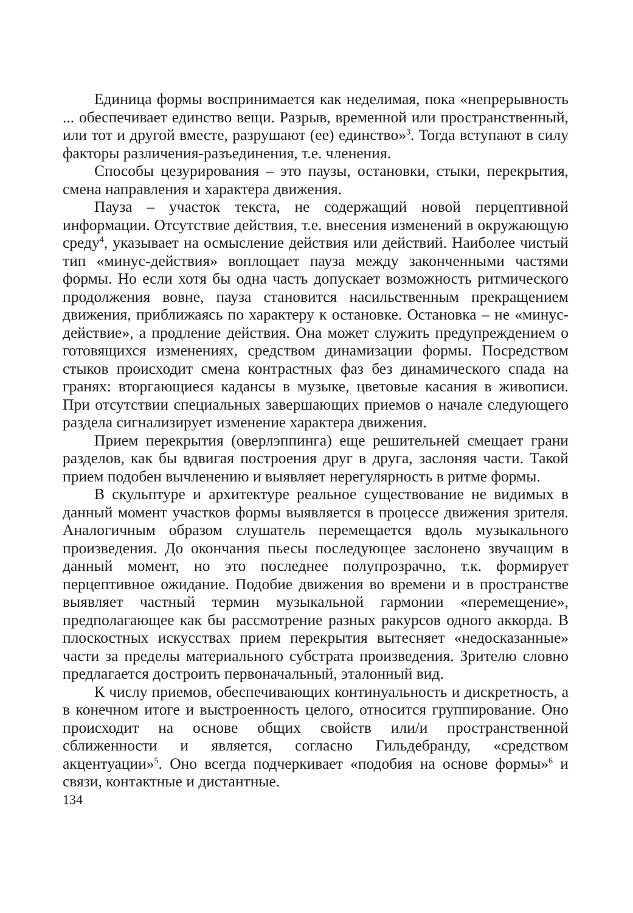Единица формы воспринимается как неделимая, пока «непрерывность ... обеспечивает единство вещи. Разрыв, временной или пространственный, или тот и другой вместе, разрушают (ее) единство»<sup>3</sup>. Тогда вступают в силу факторы различения-разъединения, т.е. членения.
Способы цезурирования – это паузы, остановки, стыки, перекрытия, смена направления и характера движения.
Пауза – участок текста, не содержащий новой перцептивной информации. Отсутствие действия, т.е. внесения изменений в окружающую среду<sup>4</sup>, указывает на осмысление действия или действий. Наиболее чистый тип «минус-действия» воплощает пауза между законченными частями формы. Но если хотя бы одна часть допускает возможность ритмического продолжения вовне, пауза становится насильственным прекращением движения, приближаясь по характеру к остановке. Остановка – не «минус-действие», а продление действия. Она может служить предупреждением о готовящихся изменениях, средством динамизации формы. Посредством стыков происходит смена контрастных фаз без динамического спада на гранях: вторгающиеся кадансы в музыке, цветовые касания в живописи. При отсутствии специальных завершающих приемов о начале следующего раздела сигнализирует изменение характера движения.
Прием перекрытия (оверлэппинга) еще решительней смещает грани разделов, как бы вдвигая построения друг в друга, заслоняя части. Такой прием подобен вычленению и выявляет нерегулярность в ритме формы.
В скульптуре и архитектуре реальное существование не видимых в данный момент участков формы выявляется в процессе движения зрителя. Аналогичным образом слушатель перемещается вдоль музыкального произведения. До окончания пьесы последующее заслонено звучащим в данный момент, но это последнее полупрозрачно, т.к. формирует перцептивное ожидание. Подобие движения во времени и в пространстве выявляет частный термин музыкальной гармонии «перемещение», предполагающее как бы рассмотрение разных ракурсов одного аккорда. В плоскостных искусствах прием перекрытия вытесняет «недосказанные» части за пределы материального субстрата произведения. Зрителю словно предлагается достроить первоначальный, эталонный вид.
К числу приемов, обеспечивающих континуальность и дискретность, а в конечном итоге и выстроенность целого, относится группирование. Оно происходит на основе общих свойств или/и пространственной сближенности и является, согласно Гильдебранду, «средством акцентуации»<sup>5</sup>. Оно всегда подчеркивает «подобия на основе формы»<sup>6</sup> и связи, контактные и дистантные.
134